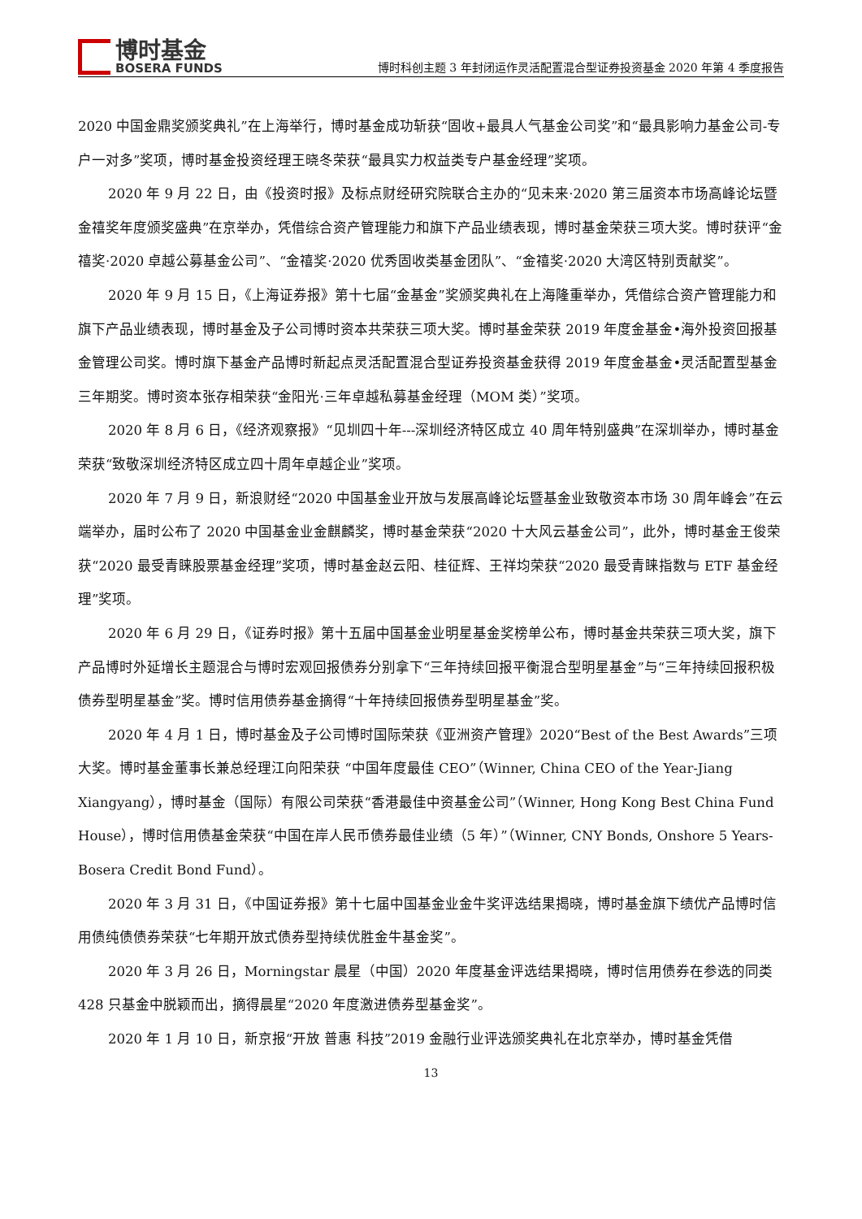博时基金
BOSERA FUNDS
博时科创主题 3 年封闭运作灵活配置混合型证券投资基金 2020 年第 4 季度报告
2020 中国金鼎奖颁奖典礼”在上海举行，博时基金成功斩获“固收+最具人气基金公司奖”和“最具影响力基金公司-专户一对多”奖项，博时基金投资经理王晓冬荣获“最具实力权益类专户基金经理”奖项。
2020 年 9 月 22 日，由《投资时报》及标点财经研究院联合主办的“见未来·2020 第三届资本市场高峰论坛暨金禧奖年度颁奖盛典”在京举办，凭借综合资产管理能力和旗下产品业绩表现，博时基金荣获三项大奖。博时获评“金禧奖·2020 卓越公募基金公司”、“金禧奖·2020 优秀固收类基金团队”、“金禧奖·2020 大湾区特别贡献奖”。
2020 年 9 月 15 日，《上海证券报》第十七届“金基金”奖颁奖典礼在上海隆重举办，凭借综合资产管理能力和旗下产品业绩表现，博时基金及子公司博时资本共荣获三项大奖。博时基金荣获 2019 年度金基金•海外投资回报基金管理公司奖。博时旗下基金产品博时新起点灵活配置混合型证券投资基金获得 2019 年度金基金•灵活配置型基金三年期奖。博时资本张存相荣获“金阳光·三年卓越私募基金经理（MOM 类）”奖项。
2020 年 8 月 6 日，《经济观察报》“见圳四十年---深圳经济特区成立 40 周年特别盛典”在深圳举办，博时基金荣获“致敬深圳经济特区成立四十周年卓越企业”奖项。
2020 年 7 月 9 日，新浪财经“2020 中国基金业开放与发展高峰论坛暨基金业致敬资本市场 30 周年峰会”在云端举办，届时公布了 2020 中国基金业金麒麟奖，博时基金荣获“2020 十大风云基金公司”，此外，博时基金王俊荣获“2020 最受青睐股票基金经理”奖项，博时基金赵云阳、桂征辉、王祥均荣获“2020 最受青睐指数与 ETF 基金经理”奖项。
2020 年 6 月 29 日，《证券时报》第十五届中国基金业明星基金奖榜单公布，博时基金共荣获三项大奖，旗下产品博时外延增长主题混合与博时宏观回报债券分别拿下“三年持续回报平衡混合型明星基金”与“三年持续回报积极债券型明星基金”奖。博时信用债券基金摘得“十年持续回报债券型明星基金”奖。
2020 年 4 月 1 日，博时基金及子公司博时国际荣获《亚洲资产管理》2020“Best of the Best Awards”三项大奖。博时基金董事长兼总经理江向阳荣获 “中国年度最佳 CEO”（Winner, China CEO of the Year-Jiang Xiangyang），博时基金（国际）有限公司荣获“香港最佳中资基金公司”（Winner, Hong Kong Best China Fund House），博时信用债基金荣获“中国在岸人民币债券最佳业绩（5 年）”（Winner, CNY Bonds, Onshore 5 Years-Bosera Credit Bond Fund）。
2020 年 3 月 31 日，《中国证券报》第十七届中国基金业金牛奖评选结果揭晓，博时基金旗下绩优产品博时信用债纯债债券荣获“七年期开放式债券型持续优胜金牛基金奖”。
2020 年 3 月 26 日，Morningstar 晨星（中国）2020 年度基金评选结果揭晓，博时信用债券在参选的同类 428 只基金中脱颖而出，摘得晨星“2020 年度激进债券型基金奖”。
2020 年 1 月 10 日，新京报“开放 普惠 科技”2019 金融行业评选颁奖典礼在北京举办，博时基金凭借
13